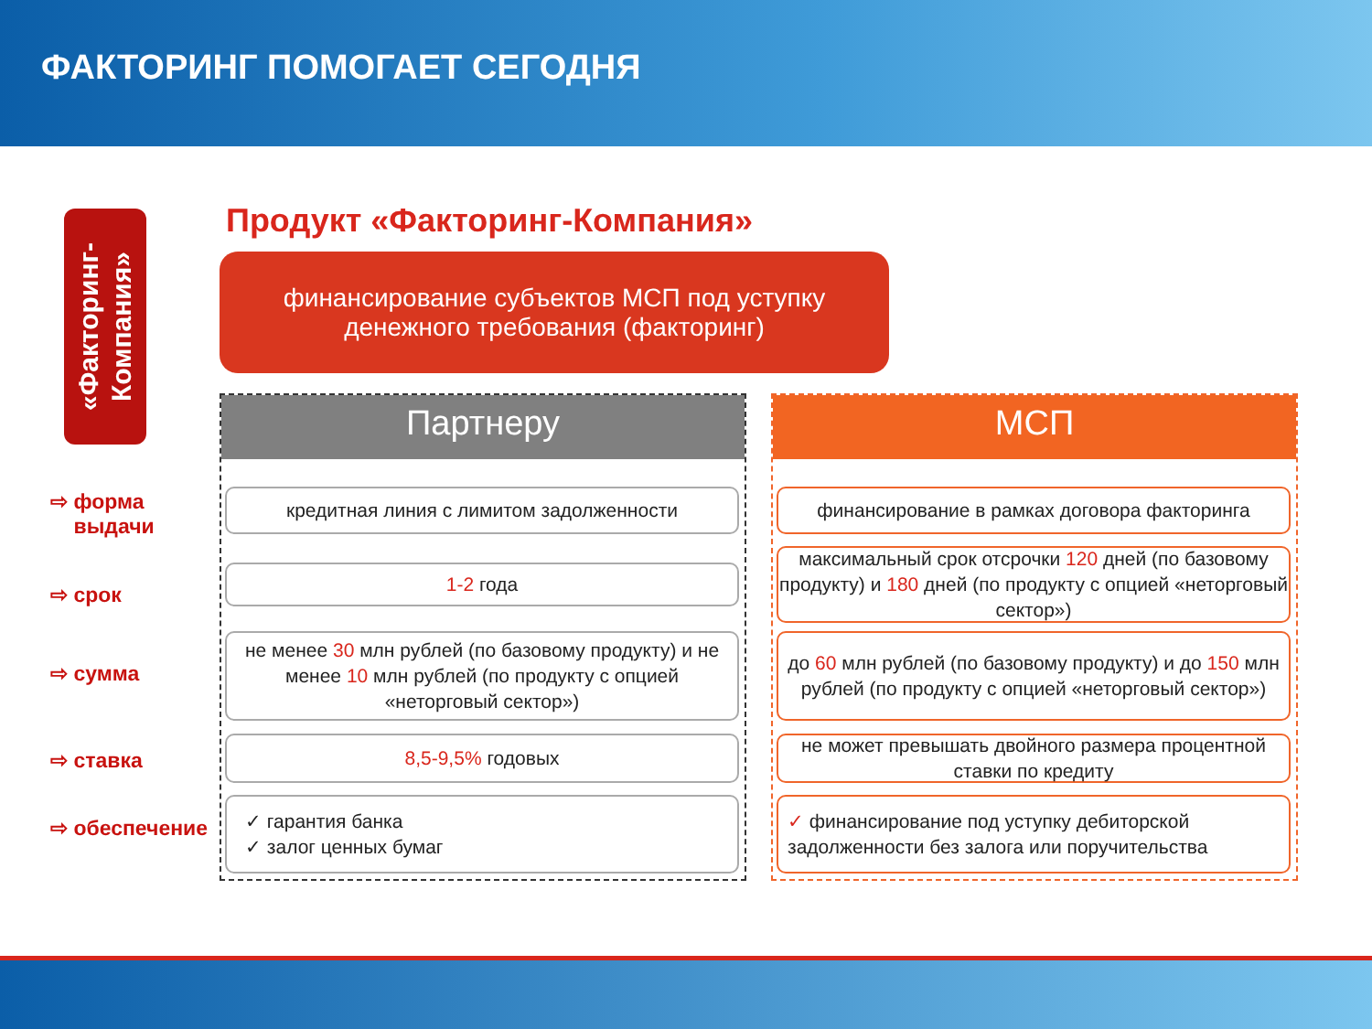ФАКТОРИНГ ПОМОГАЕТ СЕГОДНЯ
«Факторинг-
Компания»
Продукт «Факторинг-Компания»
финансирование субъектов МСП под уступку
денежного требования (факторинг)
⇨ форма
выдачи
⇨ срок
⇨ сумма
⇨ ставка
⇨ обеспечение
Партнеру
кредитная линия с лимитом задолженности
1-2 года
не менее 30 млн рублей (по базовому продукту) и не менее 10 млн рублей (по продукту с опцией «неторговый сектор»)
8,5-9,5% годовых
✓ гарантия банка
✓ залог ценных бумаг
МСП
финансирование в рамках договора факторинга
максимальный срок отсрочки 120 дней (по базовому продукту) и 180 дней (по продукту с опцией «неторговый сектор»)
до 60 млн рублей (по базовому продукту) и до 150 млн рублей (по продукту с опцией «неторговый сектор»)
не может превышать двойного размера процентной ставки по кредиту
✓ финансирование под уступку дебиторской задолженности без залога или поручительства